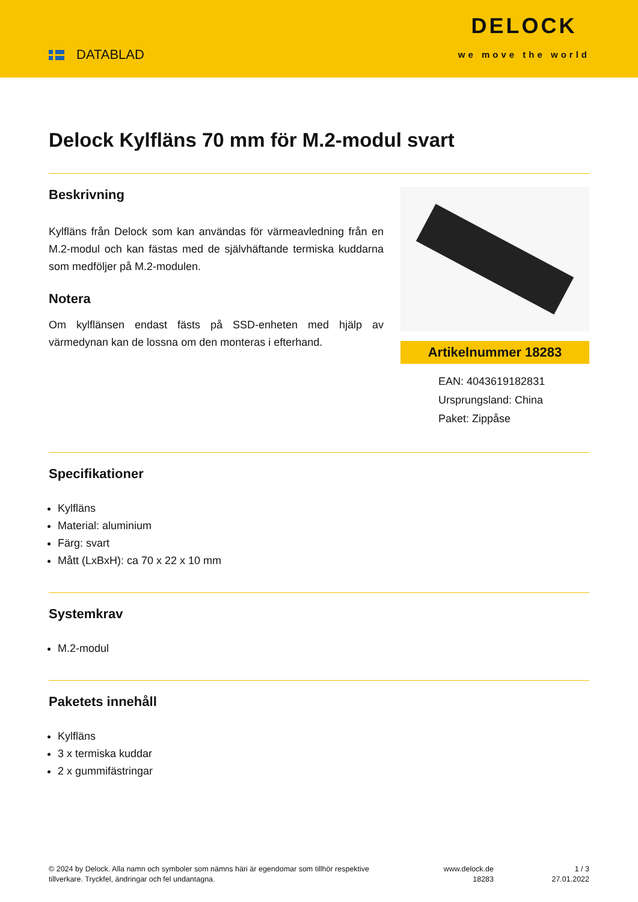DATABLAD
DELOCK
we move the world
Delock Kylfläns 70 mm för M.2-modul svart
Beskrivning
Kylfläns från Delock som kan användas för värmeavledning från en M.2-modul och kan fästas med de självhäftande termiska kuddarna som medföljer på M.2-modulen.
Notera
Om kylflänsen endast fästs på SSD-enheten med hjälp av värmedynan kan de lossna om den monteras i efterhand.
Artikelnummer 18283
EAN: 4043619182831
Ursprungsland: China
Paket: Zippåse
Specifikationer
Kylfläns
Material: aluminium
Färg: svart
Mått (LxBxH): ca 70 x 22 x 10 mm
Systemkrav
M.2-modul
Paketets innehåll
Kylfläns
3 x termiska kuddar
2 x gummifästringar
© 2024 by Delock. Alla namn och symboler som nämns häri är egendomar som tillhör respektive tillverkare. Tryckfel, ändringar och fel undantagna.
www.delock.de
18283
1 / 3
27.01.2022